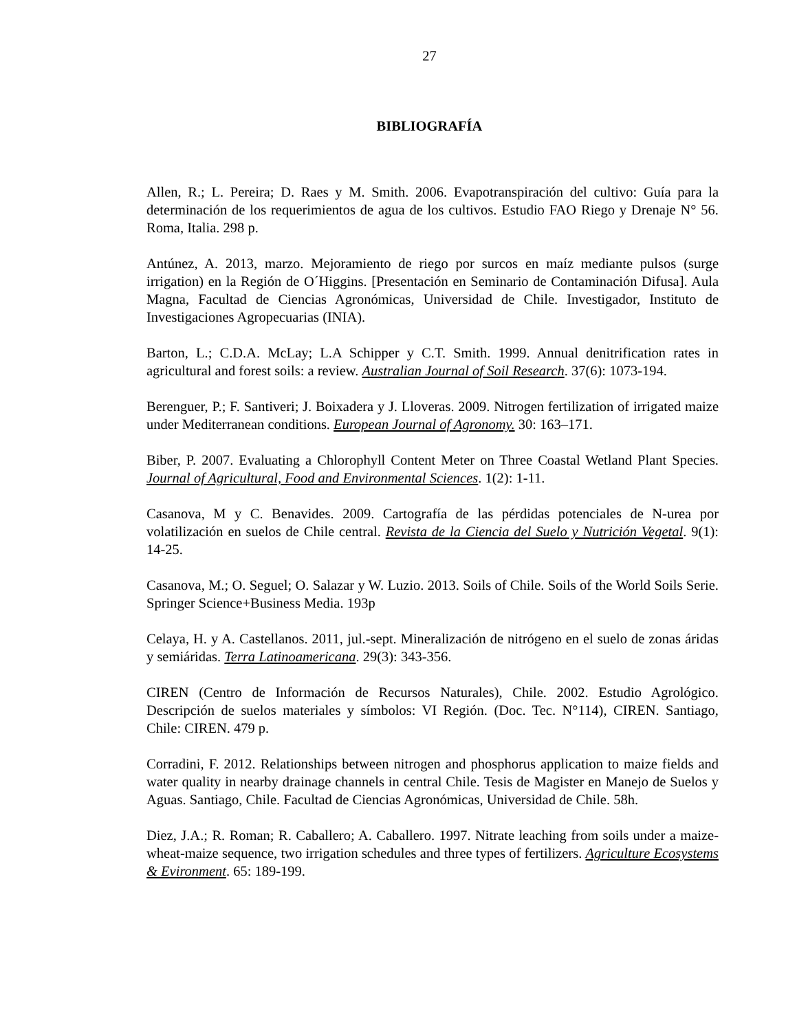27
BIBLIOGRAFÍA
Allen, R.; L. Pereira; D. Raes y M. Smith. 2006. Evapotranspiración del cultivo: Guía para la determinación de los requerimientos de agua de los cultivos. Estudio FAO Riego y Drenaje N° 56. Roma, Italia. 298 p.
Antúnez, A. 2013, marzo. Mejoramiento de riego por surcos en maíz mediante pulsos (surge irrigation) en la Región de O´Higgins. [Presentación en Seminario de Contaminación Difusa]. Aula Magna, Facultad de Ciencias Agronómicas, Universidad de Chile. Investigador, Instituto de Investigaciones Agropecuarias (INIA).
Barton, L.; C.D.A. McLay; L.A Schipper y C.T. Smith. 1999. Annual denitrification rates in agricultural and forest soils: a review. Australian Journal of Soil Research. 37(6): 1073-194.
Berenguer, P.; F. Santiveri; J. Boixadera y J. Lloveras. 2009. Nitrogen fertilization of irrigated maize under Mediterranean conditions. European Journal of Agronomy. 30: 163–171.
Biber, P. 2007. Evaluating a Chlorophyll Content Meter on Three Coastal Wetland Plant Species. Journal of Agricultural, Food and Environmental Sciences. 1(2): 1-11.
Casanova, M y C. Benavides. 2009. Cartografía de las pérdidas potenciales de N-urea por volatilización en suelos de Chile central. Revista de la Ciencia del Suelo y Nutrición Vegetal. 9(1): 14-25.
Casanova, M.; O. Seguel; O. Salazar y W. Luzio. 2013. Soils of Chile. Soils of the World Soils Serie. Springer Science+Business Media. 193p
Celaya, H. y A. Castellanos. 2011, jul.-sept. Mineralización de nitrógeno en el suelo de zonas áridas y semiáridas. Terra Latinoamericana. 29(3): 343-356.
CIREN (Centro de Información de Recursos Naturales), Chile. 2002. Estudio Agrológico. Descripción de suelos materiales y símbolos: VI Región. (Doc. Tec. N°114), CIREN. Santiago, Chile: CIREN. 479 p.
Corradini, F. 2012. Relationships between nitrogen and phosphorus application to maize fields and water quality in nearby drainage channels in central Chile. Tesis de Magister en Manejo de Suelos y Aguas. Santiago, Chile. Facultad de Ciencias Agronómicas, Universidad de Chile. 58h.
Diez, J.A.; R. Roman; R. Caballero; A. Caballero. 1997. Nitrate leaching from soils under a maize-wheat-maize sequence, two irrigation schedules and three types of fertilizers. Agriculture Ecosystems & Evironment. 65: 189-199.